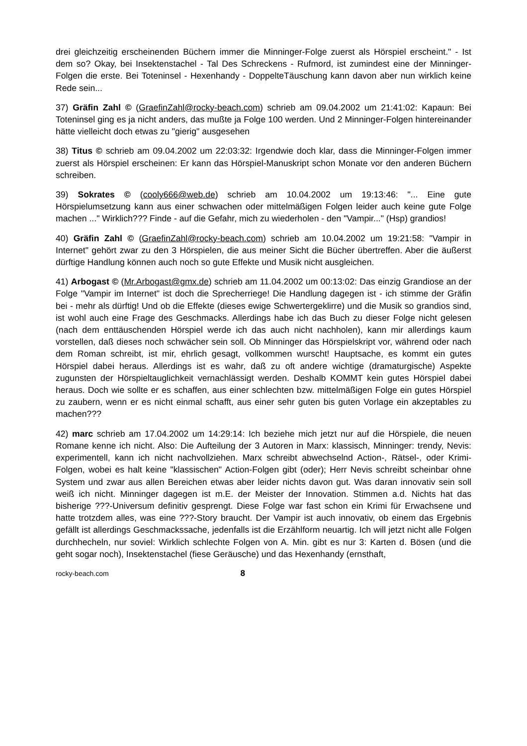drei gleichzeitig erscheinenden Büchern immer die Minninger-Folge zuerst als Hörspiel erscheint." - Ist dem so? Okay, bei Insektenstachel - Tal Des Schreckens - Rufmord, ist zumindest eine der Minninger-Folgen die erste. Bei Toteninsel - Hexenhandy - DoppelteTäuschung kann davon aber nun wirklich keine Rede sein...
37) Gräfin Zahl © (GraefinZahl@rocky-beach.com) schrieb am 09.04.2002 um 21:41:02: Kapaun: Bei Toteninsel ging es ja nicht anders, das mußte ja Folge 100 werden. Und 2 Minninger-Folgen hintereinander hätte vielleicht doch etwas zu "gierig" ausgesehen
38) Titus © schrieb am 09.04.2002 um 22:03:32: Irgendwie doch klar, dass die Minninger-Folgen immer zuerst als Hörspiel erscheinen: Er kann das Hörspiel-Manuskript schon Monate vor den anderen Büchern schreiben.
39) Sokrates © (cooly666@web.de) schrieb am 10.04.2002 um 19:13:46: "... Eine gute Hörspielumsetzung kann aus einer schwachen oder mittelmäßigen Folgen leider auch keine gute Folge machen ..." Wirklich??? Finde - auf die Gefahr, mich zu wiederholen - den "Vampir..." (Hsp) grandios!
40) Gräfin Zahl © (GraefinZahl@rocky-beach.com) schrieb am 10.04.2002 um 19:21:58: "Vampir in Internet" gehört zwar zu den 3 Hörspielen, die aus meiner Sicht die Bücher übertreffen. Aber die äußerst dürftige Handlung können auch noch so gute Effekte und Musik nicht ausgleichen.
41) Arbogast © (Mr.Arbogast@gmx.de) schrieb am 11.04.2002 um 00:13:02: Das einzig Grandiose an der Folge "Vampir im Internet" ist doch die Sprecherriege! Die Handlung dagegen ist - ich stimme der Gräfin bei - mehr als dürftig! Und ob die Effekte (dieses ewige Schwertergeklirre) und die Musik so grandios sind, ist wohl auch eine Frage des Geschmacks. Allerdings habe ich das Buch zu dieser Folge nicht gelesen (nach dem enttäuschenden Hörspiel werde ich das auch nicht nachholen), kann mir allerdings kaum vorstellen, daß dieses noch schwächer sein soll. Ob Minninger das Hörspielskript vor, während oder nach dem Roman schreibt, ist mir, ehrlich gesagt, vollkommen wurscht! Hauptsache, es kommt ein gutes Hörspiel dabei heraus. Allerdings ist es wahr, daß zu oft andere wichtige (dramaturgische) Aspekte zugunsten der Hörspieltauglichkeit vernachlässigt werden. Deshalb KOMMT kein gutes Hörspiel dabei heraus. Doch wie sollte er es schaffen, aus einer schlechten bzw. mittelmäßigen Folge ein gutes Hörspiel zu zaubern, wenn er es nicht einmal schafft, aus einer sehr guten bis guten Vorlage ein akzeptables zu machen???
42) marc schrieb am 17.04.2002 um 14:29:14: Ich beziehe mich jetzt nur auf die Hörspiele, die neuen Romane kenne ich nicht. Also: Die Aufteilung der 3 Autoren in Marx: klassisch, Minninger: trendy, Nevis: experimentell, kann ich nicht nachvollziehen. Marx schreibt abwechselnd Action-, Rätsel-, oder Krimi-Folgen, wobei es halt keine "klassischen" Action-Folgen gibt (oder); Herr Nevis schreibt scheinbar ohne System und zwar aus allen Bereichen etwas aber leider nichts davon gut. Was daran innovativ sein soll weiß ich nicht. Minninger dagegen ist m.E. der Meister der Innovation. Stimmen a.d. Nichts hat das bisherige ???-Universum definitiv gesprengt. Diese Folge war fast schon ein Krimi für Erwachsene und hatte trotzdem alles, was eine ???-Story braucht. Der Vampir ist auch innovativ, ob einem das Ergebnis gefällt ist allerdings Geschmackssache, jedenfalls ist die Erzählform neuartig. Ich will jetzt nicht alle Folgen durchhecheln, nur soviel: Wirklich schlechte Folgen von A. Min. gibt es nur 3: Karten d. Bösen (und die geht sogar noch), Insektenstachel (fiese Geräusche) und das Hexenhandy (ernsthaft,
rocky-beach.com 8